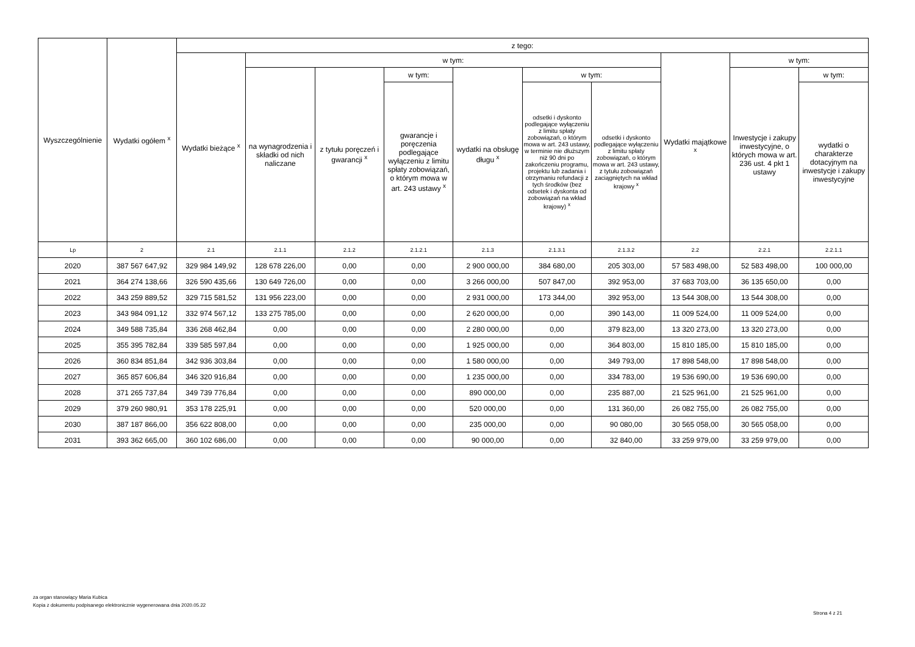| Wyszczególnienie | Wydatki ogółem <sup>x</sup> | z tego: | | | | | | | | | |
| --- | --- | --- | --- | --- | --- | --- | --- | --- | --- | --- | --- |
| | | Wydatki bieżące <sup>x</sup> | w tym: | | | | | | Wydatki majątkowe <sup>x</sup> | w tym: | |
| | | | na wynagrodzenia i składki od nich naliczane | z tytułu poręczeń i gwarancji <sup>x</sup> | w tym: | wydatki na obsługę długu <sup>x</sup> | w tym: | | | Inwestycje i zakupy inwestycyjne, o których mowa w art. 236 ust. 4 pkt 1 ustawy | w tym: |
| | | | | | gwarancje i poręczenia podlegające wyłączeniu z limitu spłaty zobowiązań, o którym mowa w art. 243 ustawy <sup>x</sup> | | odsetki i dyskonto podlegające wyłączeniu z limitu spłaty zobowiązań, o którym mowa w art. 243 ustawy, w terminie nie dłuższym niż 90 dni po zakończeniu programu, projektu lub zadania i otrzymaniu refundacji z tych środków (bez odsetek i dyskonta od zobowiązań na wkład krajowy) <sup>x</sup> | odsetki i dyskonto podlegające wyłączeniu z limitu spłaty zobowiązań, o którym mowa w art. 243 ustawy, z tytułu zobowiązań zaciągniętych na wkład krajowy <sup>x</sup> | | | wydatki o charakterze dotacyjnym na inwestycje i zakupy inwestycyjne |
| Lp | 2 | 2.1 | 2.1.1 | 2.1.2 | 2.1.2.1 | 2.1.3 | 2.1.3.1 | 2.1.3.2 | 2.2 | 2.2.1 | 2.2.1.1 |
| 2020 | 387 567 647,92 | 329 984 149,92 | 128 678 226,00 | 0,00 | 0,00 | 2 900 000,00 | 384 680,00 | 205 303,00 | 57 583 498,00 | 52 583 498,00 | 100 000,00 |
| 2021 | 364 274 138,66 | 326 590 435,66 | 130 649 726,00 | 0,00 | 0,00 | 3 266 000,00 | 507 847,00 | 392 953,00 | 37 683 703,00 | 36 135 650,00 | 0,00 |
| 2022 | 343 259 889,52 | 329 715 581,52 | 131 956 223,00 | 0,00 | 0,00 | 2 931 000,00 | 173 344,00 | 392 953,00 | 13 544 308,00 | 13 544 308,00 | 0,00 |
| 2023 | 343 984 091,12 | 332 974 567,12 | 133 275 785,00 | 0,00 | 0,00 | 2 620 000,00 | 0,00 | 390 143,00 | 11 009 524,00 | 11 009 524,00 | 0,00 |
| 2024 | 349 588 735,84 | 336 268 462,84 | 0,00 | 0,00 | 0,00 | 2 280 000,00 | 0,00 | 379 823,00 | 13 320 273,00 | 13 320 273,00 | 0,00 |
| 2025 | 355 395 782,84 | 339 585 597,84 | 0,00 | 0,00 | 0,00 | 1 925 000,00 | 0,00 | 364 803,00 | 15 810 185,00 | 15 810 185,00 | 0,00 |
| 2026 | 360 834 851,84 | 342 936 303,84 | 0,00 | 0,00 | 0,00 | 1 580 000,00 | 0,00 | 349 793,00 | 17 898 548,00 | 17 898 548,00 | 0,00 |
| 2027 | 365 857 606,84 | 346 320 916,84 | 0,00 | 0,00 | 0,00 | 1 235 000,00 | 0,00 | 334 783,00 | 19 536 690,00 | 19 536 690,00 | 0,00 |
| 2028 | 371 265 737,84 | 349 739 776,84 | 0,00 | 0,00 | 0,00 | 890 000,00 | 0,00 | 235 887,00 | 21 525 961,00 | 21 525 961,00 | 0,00 |
| 2029 | 379 260 980,91 | 353 178 225,91 | 0,00 | 0,00 | 0,00 | 520 000,00 | 0,00 | 131 360,00 | 26 082 755,00 | 26 082 755,00 | 0,00 |
| 2030 | 387 187 866,00 | 356 622 808,00 | 0,00 | 0,00 | 0,00 | 235 000,00 | 0,00 | 90 080,00 | 30 565 058,00 | 30 565 058,00 | 0,00 |
| 2031 | 393 362 665,00 | 360 102 686,00 | 0,00 | 0,00 | 0,00 | 90 000,00 | 0,00 | 32 840,00 | 33 259 979,00 | 33 259 979,00 | 0,00 |
za organ stanowiący Maria Kubica
Kopia z dokumentu podpisanego elektronicznie wygenerowana dnia 2020.05.22
Strona 4 z 21